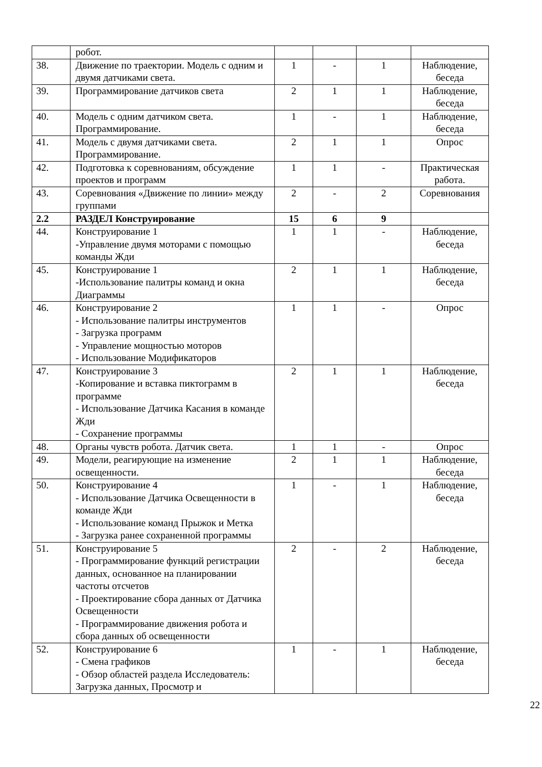| | робот. | | | | |
| 38. | Движение по траектории. Модель с одним и двумя датчиками света. | 1 | - | 1 | Наблюдение, беседа |
| 39. | Программирование датчиков света | 2 | 1 | 1 | Наблюдение, беседа |
| 40. | Модель с одним датчиком света. Программирование. | 1 | - | 1 | Наблюдение, беседа |
| 41. | Модель с двумя датчиками света. Программирование. | 2 | 1 | 1 | Опрос |
| 42. | Подготовка к соревнованиям, обсуждение проектов и программ | 1 | 1 | - | Практическая работа. |
| 43. | Соревнования «Движение по линии» между группами | 2 | - | 2 | Соревнования |
| 2.2 | РАЗДЕЛ Конструирование | 15 | 6 | 9 | |
| 44. | Конструирование 1 -Управление двумя моторами с помощью команды Жди | 1 | 1 | - | Наблюдение, беседа |
| 45. | Конструирование 1 -Использование палитры команд и окна Диаграммы | 2 | 1 | 1 | Наблюдение, беседа |
| 46. | Конструирование 2 - Использование палитры инструментов - Загрузка программ - Управление мощностью моторов - Использование Модификаторов | 1 | 1 | - | Опрос |
| 47. | Конструирование 3 -Копирование и вставка пиктограмм в программе - Использование Датчика Касания в команде Жди - Сохранение программы | 2 | 1 | 1 | Наблюдение, беседа |
| 48. | Органы чувств робота. Датчик света. | 1 | 1 | - | Опрос |
| 49. | Модели, реагирующие на изменение освещенности. | 2 | 1 | 1 | Наблюдение, беседа |
| 50. | Конструирование 4 - Использование Датчика Освещенности в команде Жди - Использование команд Прыжок и Метка - Загрузка ранее сохраненной программы | 1 | - | 1 | Наблюдение, беседа |
| 51. | Конструирование 5 - Программирование функций регистрации данных, основанное на планировании частоты отсчетов - Проектирование сбора данных от Датчика Освещенности - Программирование движения робота и сбора данных об освещенности | 2 | - | 2 | Наблюдение, беседа |
| 52. | Конструирование 6 - Смена графиков - Обзор областей раздела Исследователь: Загрузка данных, Просмотр и | 1 | - | 1 | Наблюдение, беседа |
22